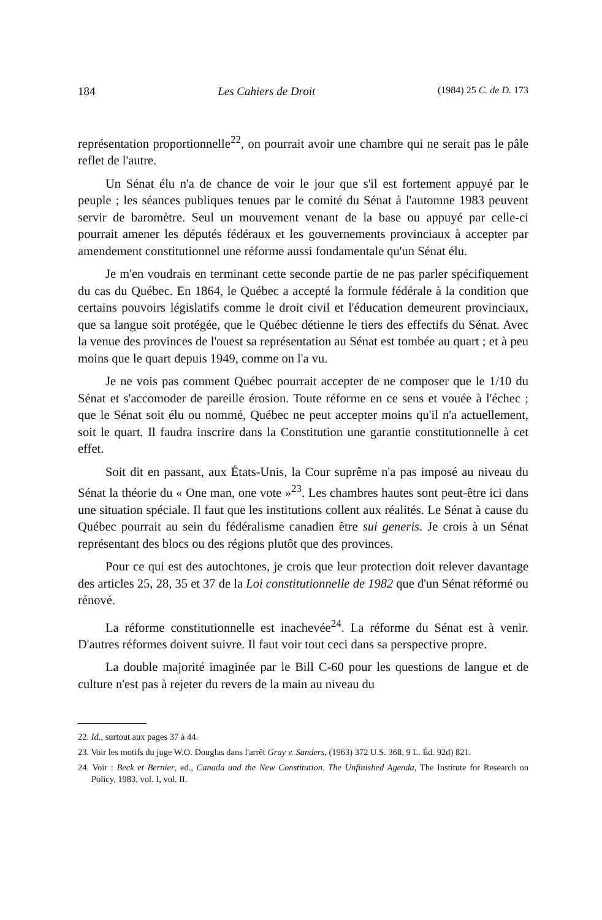184 Les Cahiers de Droit (1984) 25 C. de D. 173
représentation proportionnelle<sup>22</sup>, on pourrait avoir une chambre qui ne serait pas le pâle reflet de l'autre.
Un Sénat élu n'a de chance de voir le jour que s'il est fortement appuyé par le peuple ; les séances publiques tenues par le comité du Sénat à l'automne 1983 peuvent servir de baromètre. Seul un mouvement venant de la base ou appuyé par celle-ci pourrait amener les députés fédéraux et les gouvernements provinciaux à accepter par amendement constitutionnel une réforme aussi fondamentale qu'un Sénat élu.
Je m'en voudrais en terminant cette seconde partie de ne pas parler spécifiquement du cas du Québec. En 1864, le Québec a accepté la formule fédérale à la condition que certains pouvoirs législatifs comme le droit civil et l'éducation demeurent provinciaux, que sa langue soit protégée, que le Québec détienne le tiers des effectifs du Sénat. Avec la venue des provinces de l'ouest sa représentation au Sénat est tombée au quart ; et à peu moins que le quart depuis 1949, comme on l'a vu.
Je ne vois pas comment Québec pourrait accepter de ne composer que le 1/10 du Sénat et s'accomoder de pareille érosion. Toute réforme en ce sens et vouée à l'échec ; que le Sénat soit élu ou nommé, Québec ne peut accepter moins qu'il n'a actuellement, soit le quart. Il faudra inscrire dans la Constitution une garantie constitutionnelle à cet effet.
Soit dit en passant, aux États-Unis, la Cour suprême n'a pas imposé au niveau du Sénat la théorie du « One man, one vote »<sup>23</sup>. Les chambres hautes sont peut-être ici dans une situation spéciale. Il faut que les institutions collent aux réalités. Le Sénat à cause du Québec pourrait au sein du fédéralisme canadien être sui generis. Je crois à un Sénat représentant des blocs ou des régions plutôt que des provinces.
Pour ce qui est des autochtones, je crois que leur protection doit relever davantage des articles 25, 28, 35 et 37 de la Loi constitutionnelle de 1982 que d'un Sénat réformé ou rénové.
La réforme constitutionnelle est inachevée<sup>24</sup>. La réforme du Sénat est à venir. D'autres réformes doivent suivre. Il faut voir tout ceci dans sa perspective propre.
La double majorité imaginée par le Bill C-60 pour les questions de langue et de culture n'est pas à rejeter du revers de la main au niveau du
22. Id., surtout aux pages 37 à 44.
23. Voir les motifs du juge W.O. Douglas dans l'arrêt Gray v. Sanders, (1963) 372 U.S. 368, 9 L. Éd. 92d) 821.
24. Voir : Beck et Bernier, ed., Canada and the New Constitution. The Unfinished Agenda, The Institute for Research on Policy, 1983, vol. I, vol. II.